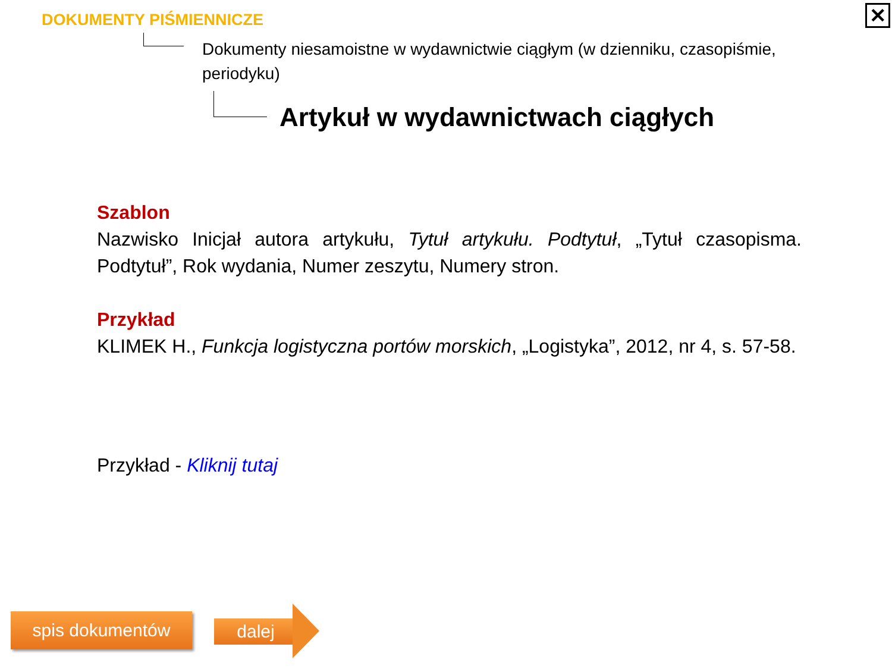✕
DOKUMENTY PIŚMIENNICZE
Dokumenty niesamoistne w wydawnictwie ciągłym (w dzienniku, czasopiśmie, periodyku)
Artykuł w wydawnictwach ciągłych
Szablon
Nazwisko Inicjał autora artykułu, Tytuł artykułu. Podtytuł, „Tytuł czasopisma. Podtytuł”, Rok wydania, Numer zeszytu, Numery stron.
Przykład
KLIMEK H., Funkcja logistyczna portów morskich, „Logistyka”, 2012, nr 4, s. 57-58.
Przykład - Kliknij tutaj
spis dokumentów dalej